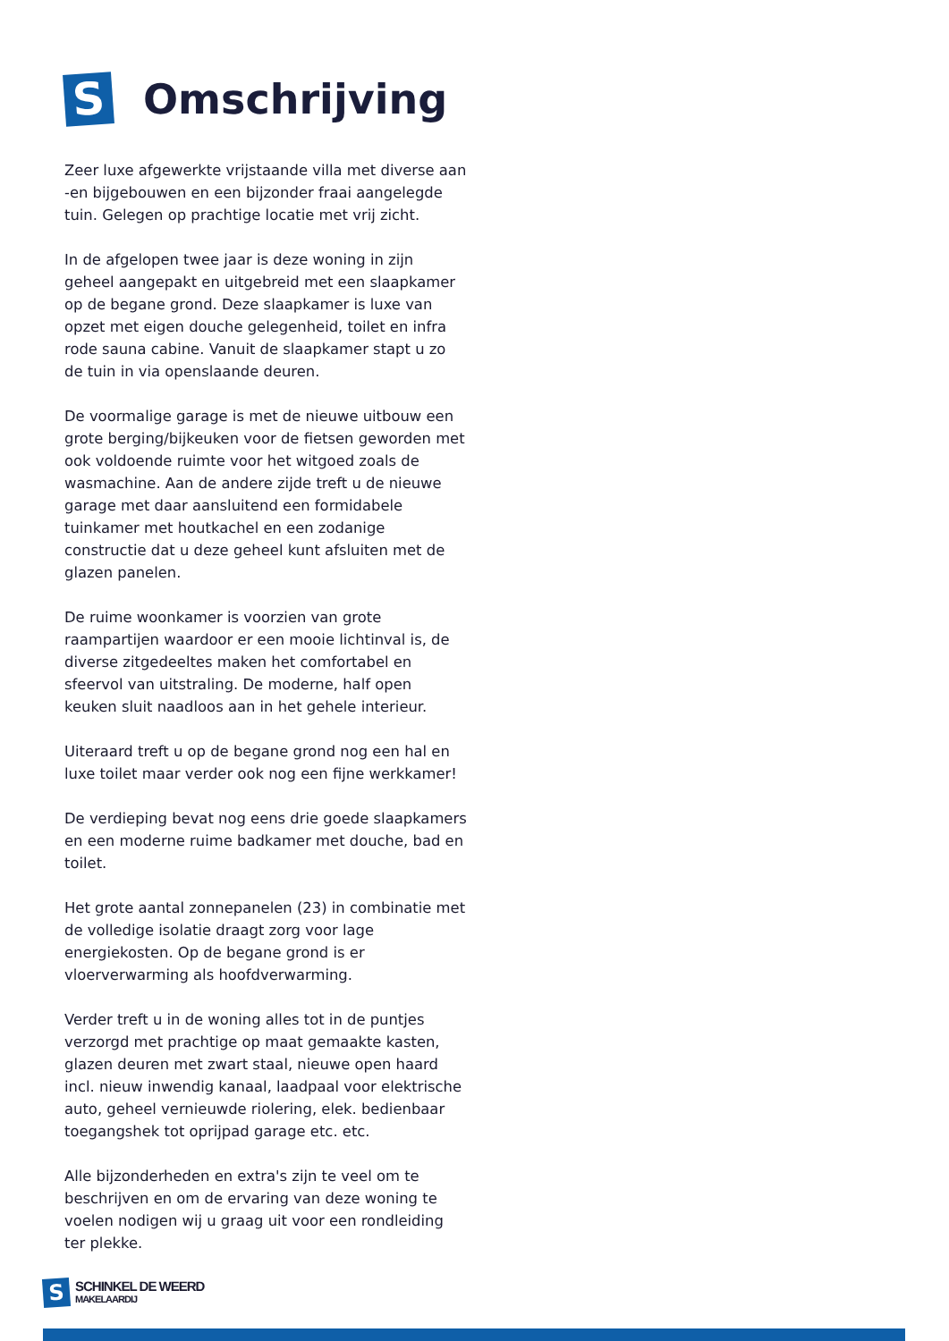S
Omschrijving
Zeer luxe afgewerkte vrijstaande villa met diverse aan -en bijgebouwen en een bijzonder fraai aangelegde tuin. Gelegen op prachtige locatie met vrij zicht.
In de afgelopen twee jaar is deze woning in zijn geheel aangepakt en uitgebreid met een slaapkamer op de begane grond. Deze slaapkamer is luxe van opzet met eigen douche gelegenheid, toilet en infra rode sauna cabine. Vanuit de slaapkamer stapt u zo de tuin in via openslaande deuren.
De voormalige garage is met de nieuwe uitbouw een grote berging/bijkeuken voor de fietsen geworden met ook voldoende ruimte voor het witgoed zoals de wasmachine. Aan de andere zijde treft u de nieuwe garage met daar aansluitend een formidabele tuinkamer met houtkachel en een zodanige constructie dat u deze geheel kunt afsluiten met de glazen panelen.
De ruime woonkamer is voorzien van grote raampartijen waardoor er een mooie lichtinval is, de diverse zitgedeeltes maken het comfortabel en sfeervol van uitstraling. De moderne, half open keuken sluit naadloos aan in het gehele interieur.
Uiteraard treft u op de begane grond nog een hal en luxe toilet maar verder ook nog een fijne werkkamer!
De verdieping bevat nog eens drie goede slaapkamers en een moderne ruime badkamer met douche, bad en toilet.
Het grote aantal zonnepanelen (23) in combinatie met de volledige isolatie draagt zorg voor lage energiekosten. Op de begane grond is er vloerverwarming als hoofdverwarming.
Verder treft u in de woning alles tot in de puntjes verzorgd met prachtige op maat gemaakte kasten, glazen deuren met zwart staal, nieuwe open haard incl. nieuw inwendig kanaal, laadpaal voor elektrische auto, geheel vernieuwde riolering, elek. bedienbaar toegangshek tot oprijpad garage etc. etc.
Alle bijzonderheden en extra's zijn te veel om te beschrijven en om de ervaring van deze woning te voelen nodigen wij u graag uit voor een rondleiding ter plekke.
S
SCHINKEL DE WEERD
MAKELAARDIJ